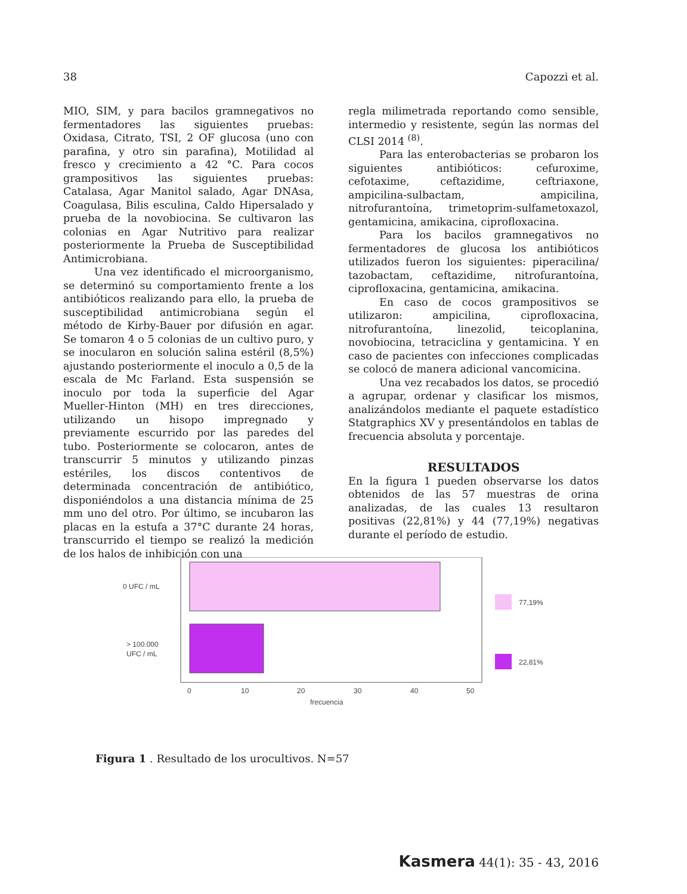38 Capozzi et al.
MIO, SIM, y para bacilos gramnegativos no fermentadores las siguientes pruebas: Oxidasa, Citrato, TSI, 2 OF glucosa (uno con parafina, y otro sin parafina), Motilidad al fresco y crecimiento a 42 °C. Para cocos grampositivos las siguientes pruebas: Catalasa, Agar Manitol salado, Agar DNAsa, Coagulasa, Bilis esculina, Caldo Hipersalado y prueba de la novobiocina. Se cultivaron las colonias en Agar Nutritivo para realizar posteriormente la Prueba de Susceptibilidad Antimicrobiana.
Una vez identificado el microorganismo, se determinó su comportamiento frente a los antibióticos realizando para ello, la prueba de susceptibilidad antimicrobiana según el método de Kirby-Bauer por difusión en agar. Se tomaron 4 o 5 colonias de un cultivo puro, y se inocularon en solución salina estéril (8,5%) ajustando posteriormente el inoculo a 0,5 de la escala de Mc Farland. Esta suspensión se inoculo por toda la superficie del Agar Mueller-Hinton (MH) en tres direcciones, utilizando un hisopo impregnado y previamente escurrido por las paredes del tubo. Posteriormente se colocaron, antes de transcurrir 5 minutos y utilizando pinzas estériles, los discos contentivos de determinada concentración de antibiótico, disponiéndolos a una distancia mínima de 25 mm uno del otro. Por último, se incubaron las placas en la estufa a 37°C durante 24 horas, transcurrido el tiempo se realizó la medición de los halos de inhibición con una
regla milimetrada reportando como sensible, intermedio y resistente, según las normas del CLSI 2014 <sup>(8)</sup>.
Para las enterobacterias se probaron los siguientes antibióticos: cefuroxime, cefotaxime, ceftazidime, ceftriaxone, ampicilina-sulbactam, ampicilina, nitrofurantoína, trimetoprim-sulfametoxazol, gentamicina, amikacina, ciprofloxacina.
Para los bacilos gramnegativos no fermentadores de glucosa los antibióticos utilizados fueron los siguientes: piperacilina/ tazobactam, ceftazidime, nitrofurantoína, ciprofloxacina, gentamicina, amikacina.
En caso de cocos grampositivos se utilizaron: ampicilina, ciprofloxacina, nitrofurantoína, linezolid, teicoplanina, novobiocina, tetraciclina y gentamicina. Y en caso de pacientes con infecciones complicadas se colocó de manera adicional vancomicina.
Una vez recabados los datos, se procedió a agrupar, ordenar y clasificar los mismos, analizándolos mediante el paquete estadístico Statgraphics XV y presentándolos en tablas de frecuencia absoluta y porcentaje.
RESULTADOS
En la figura 1 pueden observarse los datos obtenidos de las 57 muestras de orina analizadas, de las cuales 13 resultaron positivas (22,81%) y 44 (77,19%) negativas durante el período de estudio.
0 UFC / mL
> 100.000
UFC / mL
77,19%
22,81%
0
10
20
30
40
50
frecuencia
Figura 1 . Resultado de los urocultivos. N=57
Kasmera 44(1): 35 - 43, 2016